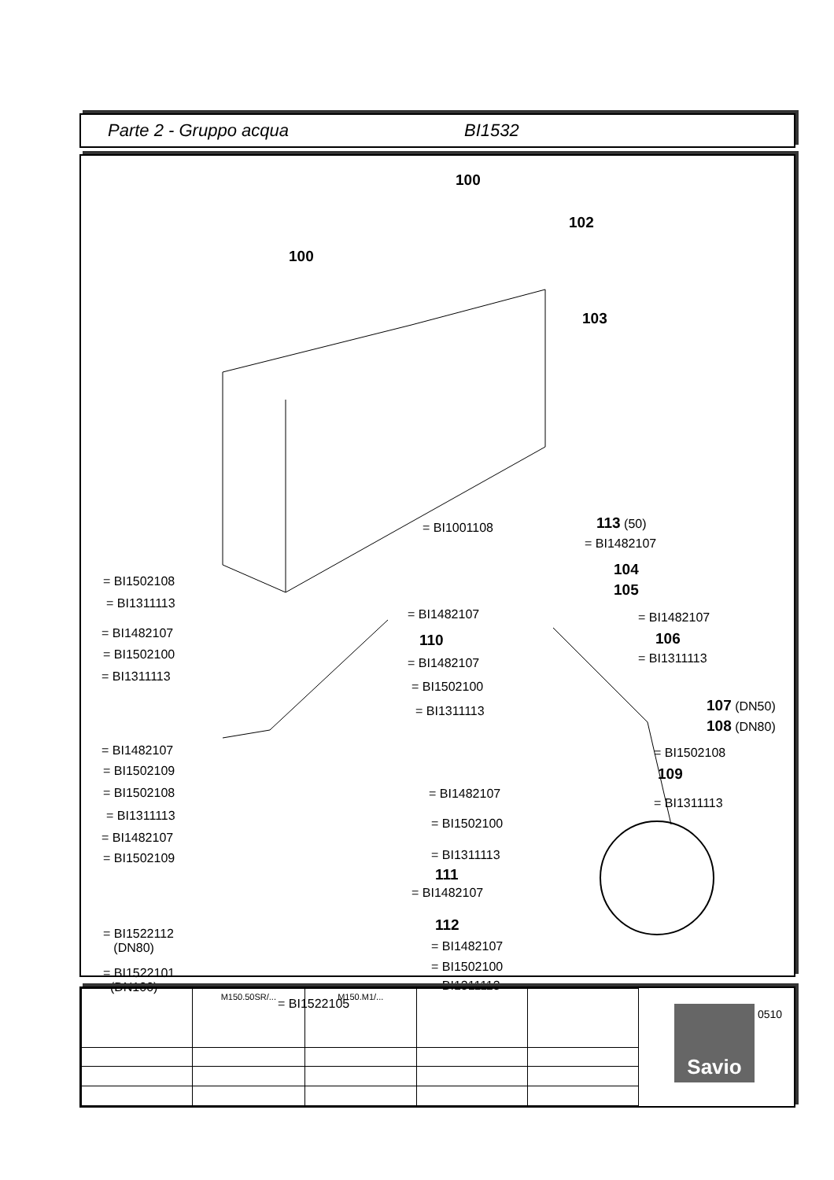Parte 2 - Gruppo acqua BI1532
100
100
102
103
= BI1001108 113 (50)
= BI1482107
104
105
= BI1482107
106
= BI1311113
107 (DN50)
108 (DN80)
= BI1502108
109
= BI1311113
= BI1502108
= BI1311113
= BI1482107
= BI1502100
= BI1311113
= BI1482107
110
= BI1482107
= BI1502100
= BI1311113
= BI1482107
= BI1502109
= BI1502108
= BI1311113
= BI1482107
= BI1502109
= BI1482107
= BI1502100
= BI1311113
111
= BI1482107
112
= BI1482107
= BI1502100
= BI1311113
= BI1522112
(DN80)
= BI1522101
(DN100)
= BI1522105
0510
| | M150.50SR/... | M150.M1/... | | |
Savio